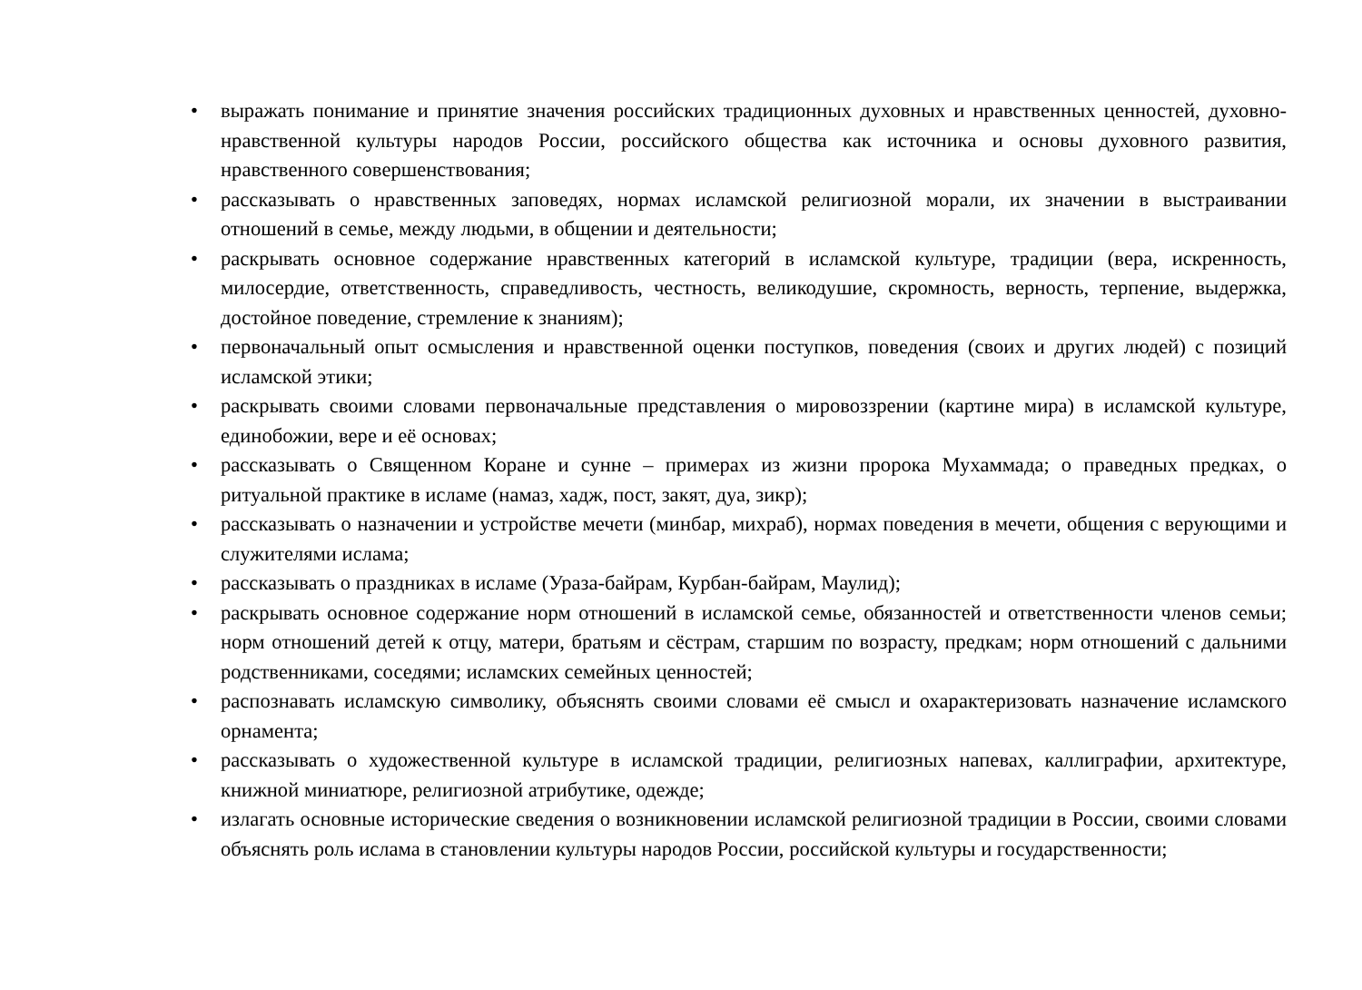• выражать понимание и принятие значения российских традиционных духовных и нравственных ценностей, духовно-нравственной культуры народов России, российского общества как источника и основы духовного развития, нравственного совершенствования;
• рассказывать о нравственных заповедях, нормах исламской религиозной морали, их значении в выстраивании отношений в семье, между людьми, в общении и деятельности;
• раскрывать основное содержание нравственных категорий в исламской культуре, традиции (вера, искренность, милосердие, ответственность, справедливость, честность, великодушие, скромность, верность, терпение, выдержка, достойное поведение, стремление к знаниям);
• первоначальный опыт осмысления и нравственной оценки поступков, поведения (своих и других людей) с позиций исламской этики;
• раскрывать своими словами первоначальные представления о мировоззрении (картине мира) в исламской культуре, единобожии, вере и её основах;
• рассказывать о Священном Коране и сунне – примерах из жизни пророка Мухаммада; о праведных предках, о ритуальной практике в исламе (намаз, хадж, пост, закят, дуа, зикр);
• рассказывать о назначении и устройстве мечети (минбар, михраб), нормах поведения в мечети, общения с верующими и служителями ислама;
• рассказывать о праздниках в исламе (Ураза-байрам, Курбан-байрам, Маулид);
• раскрывать основное содержание норм отношений в исламской семье, обязанностей и ответственности членов семьи; норм отношений детей к отцу, матери, братьям и сёстрам, старшим по возрасту, предкам; норм отношений с дальними родственниками, соседями; исламских семейных ценностей;
• распознавать исламскую символику, объяснять своими словами её смысл и охарактеризовать назначение исламского орнамента;
• рассказывать о художественной культуре в исламской традиции, религиозных напевах, каллиграфии, архитектуре, книжной миниатюре, религиозной атрибутике, одежде;
• излагать основные исторические сведения о возникновении исламской религиозной традиции в России, своими словами объяснять роль ислама в становлении культуры народов России, российской культуры и государственности;